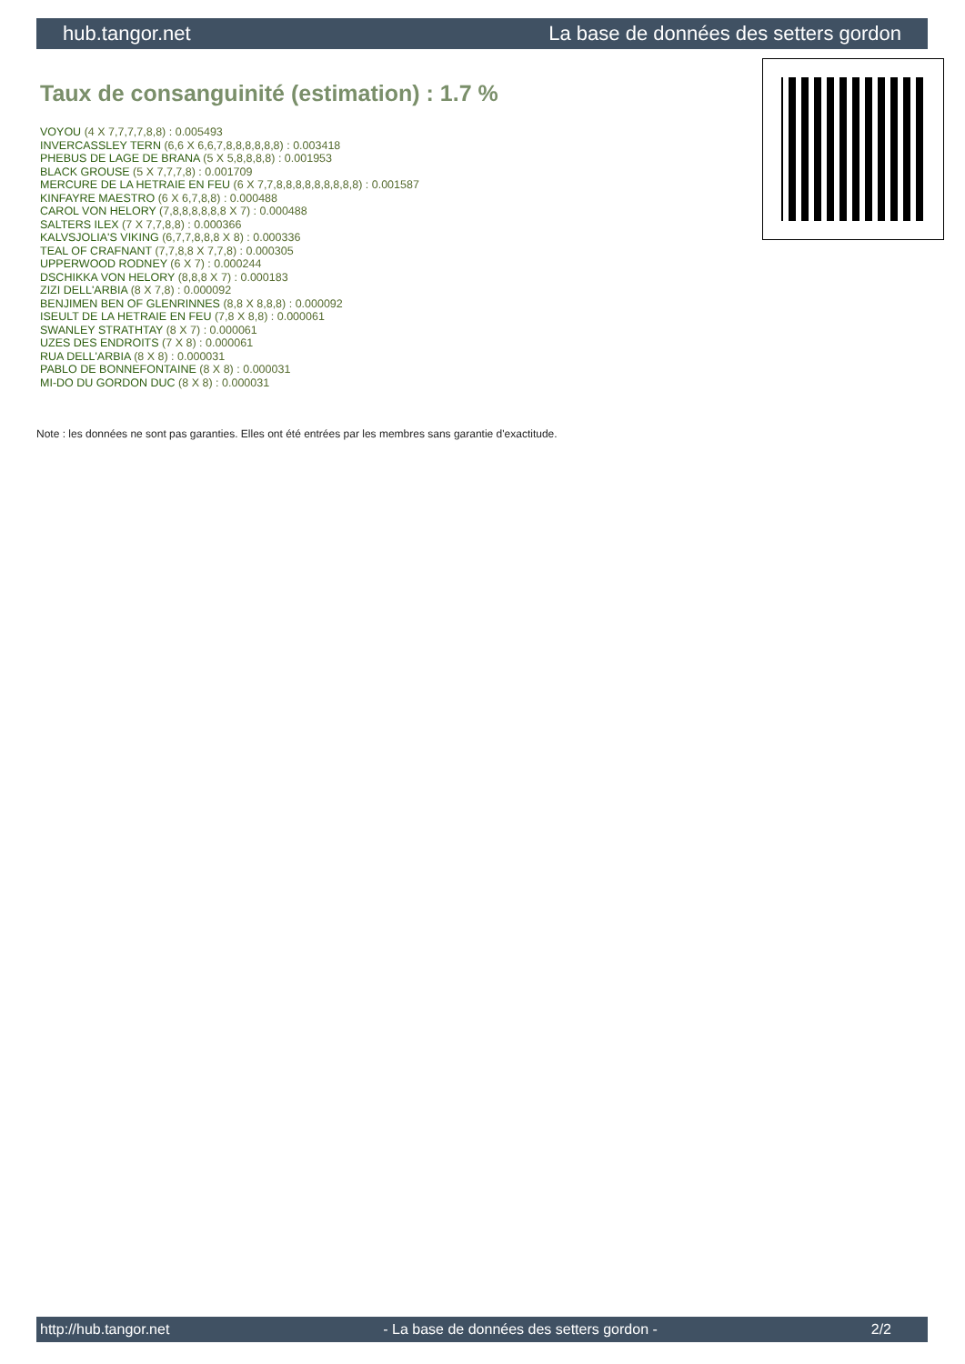hub.tangor.net La base de données des setters gordon
Taux de consanguinité (estimation) : 1.7 %
VOYOU (4 X 7,7,7,7,8,8) : 0.005493
INVERCASSLEY TERN (6,6 X 6,6,7,8,8,8,8,8,8) : 0.003418
PHEBUS DE LAGE DE BRANA (5 X 5,8,8,8,8) : 0.001953
BLACK GROUSE (5 X 7,7,7,8) : 0.001709
MERCURE DE LA HETRAIE EN FEU (6 X 7,7,8,8,8,8,8,8,8,8,8) : 0.001587
KINFAYRE MAESTRO (6 X 6,7,8,8) : 0.000488
CAROL VON HELORY (7,8,8,8,8,8,8 X 7) : 0.000488
SALTERS ILEX (7 X 7,7,8,8) : 0.000366
KALVSJOLIA'S VIKING (6,7,7,8,8,8 X 8) : 0.000336
TEAL OF CRAFNANT (7,7,8,8 X 7,7,8) : 0.000305
UPPERWOOD RODNEY (6 X 7) : 0.000244
DSCHIKKA VON HELORY (8,8,8 X 7) : 0.000183
ZIZI DELL'ARBIA (8 X 7,8) : 0.000092
BENJIMEN BEN OF GLENRINNES (8,8 X 8,8,8) : 0.000092
ISEULT DE LA HETRAIE EN FEU (7,8 X 8,8) : 0.000061
SWANLEY STRATHTAY (8 X 7) : 0.000061
UZES DES ENDROITS (7 X 8) : 0.000061
RUA DELL'ARBIA (8 X 8) : 0.000031
PABLO DE BONNEFONTAINE (8 X 8) : 0.000031
MI-DO DU GORDON DUC (8 X 8) : 0.000031
Note : les données ne sont pas garanties. Elles ont été entrées par les membres sans garantie d'exactitude.
http://hub.tangor.net - La base de données des setters gordon - 2/2